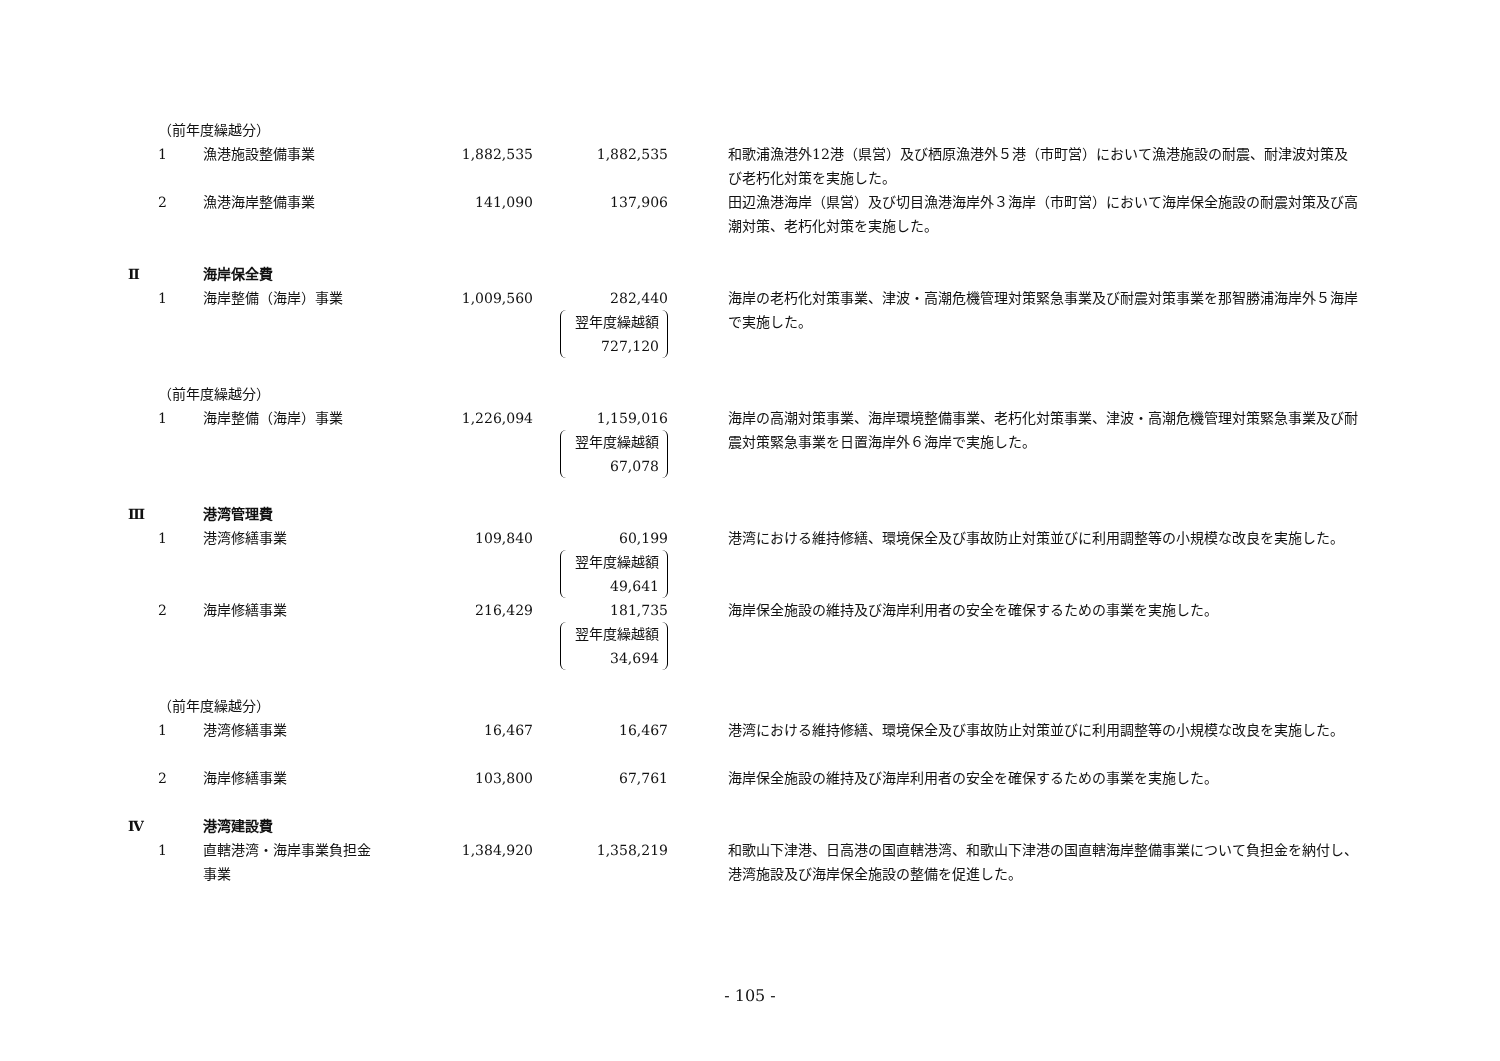| | （前年度繰越分） | | | | | |
| | 1 | 漁港施設整備事業 | 1,882,535 | 1,882,535 | | 和歌浦漁港外12港（県営）及び栖原漁港外５港（市町営）において漁港施設の耐震、耐津波対策及び老朽化対策を実施した。 |
| | 2 | 漁港海岸整備事業 | 141,090 | 137,906 | | 田辺漁港海岸（県営）及び切目漁港海岸外３海岸（市町営）において海岸保全施設の耐震対策及び高潮対策、老朽化対策を実施した。 |
| Ⅱ | | 海岸保全費 | | | | |
| | 1 | 海岸整備（海岸）事業 | 1,009,560 | 282,440 翌年度繰越額 727,120 | | 海岸の老朽化対策事業、津波・高潮危機管理対策緊急事業及び耐震対策事業を那智勝浦海岸外５海岸で実施した。 |
| | （前年度繰越分） | | | | | |
| | 1 | 海岸整備（海岸）事業 | 1,226,094 | 1,159,016 翌年度繰越額 67,078 | | 海岸の高潮対策事業、海岸環境整備事業、老朽化対策事業、津波・高潮危機管理対策緊急事業及び耐震対策緊急事業を日置海岸外６海岸で実施した。 |
| Ⅲ | | 港湾管理費 | | | | |
| | 1 | 港湾修繕事業 | 109,840 | 60,199 翌年度繰越額 49,641 | | 港湾における維持修繕、環境保全及び事故防止対策並びに利用調整等の小規模な改良を実施した。 |
| | 2 | 海岸修繕事業 | 216,429 | 181,735 翌年度繰越額 34,694 | | 海岸保全施設の維持及び海岸利用者の安全を確保するための事業を実施した。 |
| | （前年度繰越分） | | | | | |
| | 1 | 港湾修繕事業 | 16,467 | 16,467 | | 港湾における維持修繕、環境保全及び事故防止対策並びに利用調整等の小規模な改良を実施した。 |
| | 2 | 海岸修繕事業 | 103,800 | 67,761 | | 海岸保全施設の維持及び海岸利用者の安全を確保するための事業を実施した。 |
| Ⅳ | | 港湾建設費 | | | | |
| | 1 | 直轄港湾・海岸事業負担金事業 | 1,384,920 | 1,358,219 | | 和歌山下津港、日高港の国直轄港湾、和歌山下津港の国直轄海岸整備事業について負担金を納付し、港湾施設及び海岸保全施設の整備を促進した。 |
- 105 -